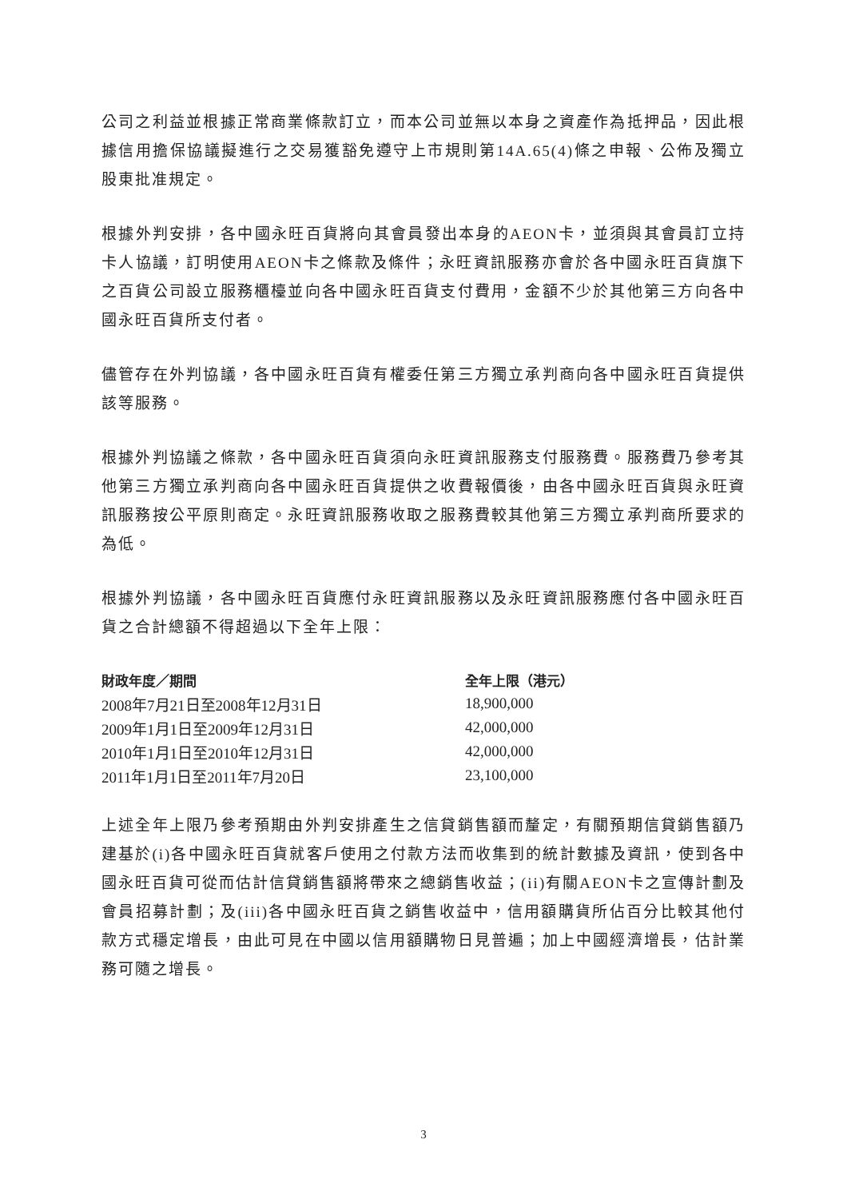公司之利益並根據正常商業條款訂立，而本公司並無以本身之資產作為抵押品，因此根據信用擔保協議擬進行之交易獲豁免遵守上市規則第14A.65(4)條之申報、公佈及獨立股東批准規定。
根據外判安排，各中國永旺百貨將向其會員發出本身的AEON卡，並須與其會員訂立持卡人協議，訂明使用AEON卡之條款及條件；永旺資訊服務亦會於各中國永旺百貨旗下之百貨公司設立服務櫃檯並向各中國永旺百貨支付費用，金額不少於其他第三方向各中國永旺百貨所支付者。
儘管存在外判協議，各中國永旺百貨有權委任第三方獨立承判商向各中國永旺百貨提供該等服務。
根據外判協議之條款，各中國永旺百貨須向永旺資訊服務支付服務費。服務費乃參考其他第三方獨立承判商向各中國永旺百貨提供之收費報價後，由各中國永旺百貨與永旺資訊服務按公平原則商定。永旺資訊服務收取之服務費較其他第三方獨立承判商所要求的為低。
根據外判協議，各中國永旺百貨應付永旺資訊服務以及永旺資訊服務應付各中國永旺百貨之合計總額不得超過以下全年上限：
| 財政年度／期間 | 全年上限（港元） |
| --- | --- |
| 2008年7月21日至2008年12月31日 | 18,900,000 |
| 2009年1月1日至2009年12月31日 | 42,000,000 |
| 2010年1月1日至2010年12月31日 | 42,000,000 |
| 2011年1月1日至2011年7月20日 | 23,100,000 |
上述全年上限乃參考預期由外判安排產生之信貸銷售額而釐定，有關預期信貸銷售額乃建基於(i)各中國永旺百貨就客戶使用之付款方法而收集到的統計數據及資訊，使到各中國永旺百貨可從而估計信貸銷售額將帶來之總銷售收益；(ii)有關AEON卡之宣傳計劃及會員招募計劃；及(iii)各中國永旺百貨之銷售收益中，信用額購貨所佔百分比較其他付款方式穩定增長，由此可見在中國以信用額購物日見普遍；加上中國經濟增長，估計業務可隨之增長。
3